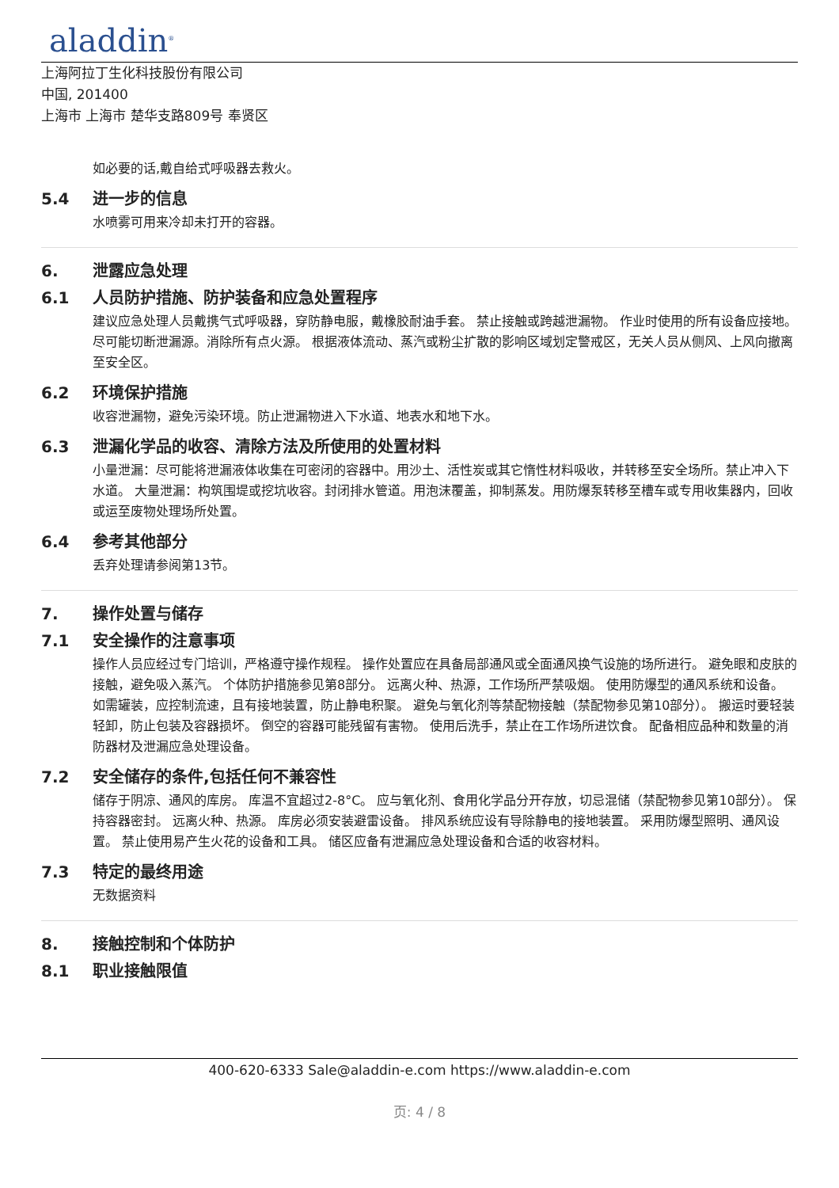aladdin<sup>®</sup>
上海阿拉丁生化科技股份有限公司
中国, 201400
上海市 上海市 楚华支路809号 奉贤区
如必要的话,戴自给式呼吸器去救火。
5.4 进一步的信息
水喷雾可用来冷却未打开的容器。
6. 泄露应急处理
6.1 人员防护措施、防护装备和应急处置程序
建议应急处理人员戴携气式呼吸器，穿防静电服，戴橡胶耐油手套。 禁止接触或跨越泄漏物。 作业时使用的所有设备应接地。 尽可能切断泄漏源。消除所有点火源。 根据液体流动、蒸汽或粉尘扩散的影响区域划定警戒区，无关人员从侧风、上风向撤离至安全区。
6.2 环境保护措施
收容泄漏物，避免污染环境。防止泄漏物进入下水道、地表水和地下水。
6.3 泄漏化学品的收容、清除方法及所使用的处置材料
小量泄漏：尽可能将泄漏液体收集在可密闭的容器中。用沙土、活性炭或其它惰性材料吸收，并转移至安全场所。禁止冲入下水道。 大量泄漏：构筑围堤或挖坑收容。封闭排水管道。用泡沫覆盖，抑制蒸发。用防爆泵转移至槽车或专用收集器内，回收或运至废物处理场所处置。
6.4 参考其他部分
丢弃处理请参阅第13节。
7. 操作处置与储存
7.1 安全操作的注意事项
操作人员应经过专门培训，严格遵守操作规程。 操作处置应在具备局部通风或全面通风换气设施的场所进行。 避免眼和皮肤的接触，避免吸入蒸汽。 个体防护措施参见第8部分。 远离火种、热源，工作场所严禁吸烟。 使用防爆型的通风系统和设备。 如需罐装，应控制流速，且有接地装置，防止静电积聚。 避免与氧化剂等禁配物接触（禁配物参见第10部分）。 搬运时要轻装轻卸，防止包装及容器损坏。 倒空的容器可能残留有害物。 使用后洗手，禁止在工作场所进饮食。 配备相应品种和数量的消防器材及泄漏应急处理设备。
7.2 安全储存的条件,包括任何不兼容性
储存于阴凉、通风的库房。 库温不宜超过2-8°C。 应与氧化剂、食用化学品分开存放，切忌混储（禁配物参见第10部分）。 保持容器密封。 远离火种、热源。 库房必须安装避雷设备。 排风系统应设有导除静电的接地装置。 采用防爆型照明、通风设置。 禁止使用易产生火花的设备和工具。 储区应备有泄漏应急处理设备和合适的收容材料。
7.3 特定的最终用途
无数据资料
8. 接触控制和个体防护
8.1 职业接触限值
400-620-6333 Sale@aladdin-e.com https://www.aladdin-e.com
页: 4 / 8